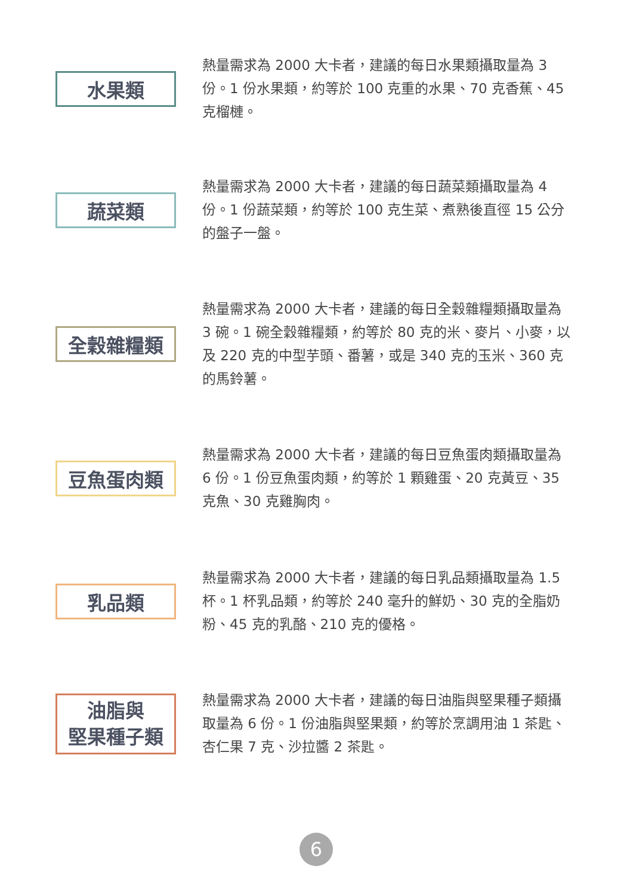水果類
熱量需求為 2000 大卡者，建議的每日水果類攝取量為 3 份。1 份水果類，約等於 100 克重的水果、70 克香蕉、45 克榴槤。
蔬菜類
熱量需求為 2000 大卡者，建議的每日蔬菜類攝取量為 4 份。1 份蔬菜類，約等於 100 克生菜、煮熟後直徑 15 公分的盤子一盤。
全穀雜糧類
熱量需求為 2000 大卡者，建議的每日全穀雜糧類攝取量為 3 碗。1 碗全穀雜糧類，約等於 80 克的米、麥片、小麥，以及 220 克的中型芋頭、番薯，或是 340 克的玉米、360 克的馬鈴薯。
豆魚蛋肉類
熱量需求為 2000 大卡者，建議的每日豆魚蛋肉類攝取量為 6 份。1 份豆魚蛋肉類，約等於 1 顆雞蛋、20 克黃豆、35 克魚、30 克雞胸肉。
乳品類
熱量需求為 2000 大卡者，建議的每日乳品類攝取量為 1.5 杯。1 杯乳品類，約等於 240 毫升的鮮奶、30 克的全脂奶粉、45 克的乳酪、210 克的優格。
油脂與
堅果種子類
熱量需求為 2000 大卡者，建議的每日油脂與堅果種子類攝取量為 6 份。1 份油脂與堅果類，約等於烹調用油 1 茶匙、杏仁果 7 克、沙拉醬 2 茶匙。
6